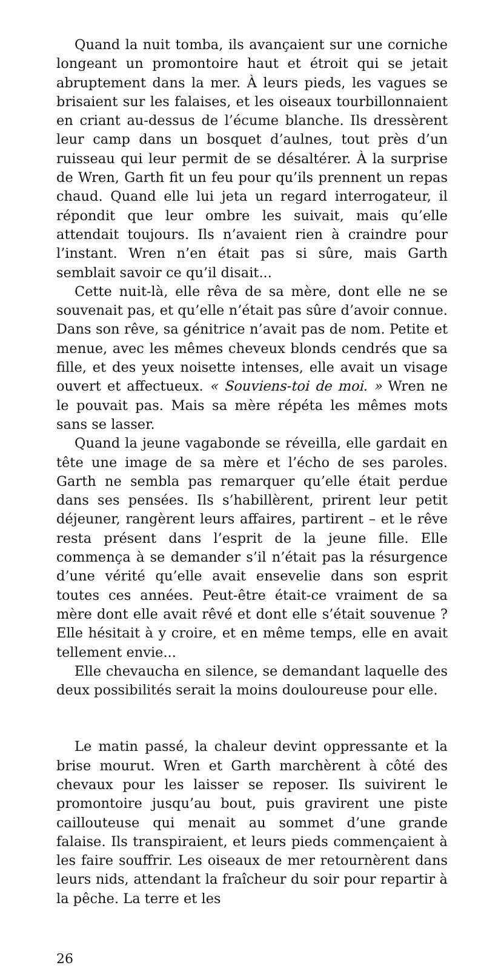Quand la nuit tomba, ils avançaient sur une corniche longeant un promontoire haut et étroit qui se jetait abruptement dans la mer. À leurs pieds, les vagues se brisaient sur les falaises, et les oiseaux tourbillonnaient en criant au-dessus de l’écume blanche. Ils dressèrent leur camp dans un bosquet d’aulnes, tout près d’un ruisseau qui leur permit de se désaltérer. À la surprise de Wren, Garth fit un feu pour qu’ils prennent un repas chaud. Quand elle lui jeta un regard interrogateur, il répondit que leur ombre les suivait, mais qu’elle attendait toujours. Ils n’avaient rien à craindre pour l’instant. Wren n’en était pas si sûre, mais Garth semblait savoir ce qu’il disait...
Cette nuit-là, elle rêva de sa mère, dont elle ne se souvenait pas, et qu’elle n’était pas sûre d’avoir connue. Dans son rêve, sa génitrice n’avait pas de nom. Petite et menue, avec les mêmes cheveux blonds cendrés que sa fille, et des yeux noisette intenses, elle avait un visage ouvert et affectueux. « Souviens-toi de moi. » Wren ne le pouvait pas. Mais sa mère répéta les mêmes mots sans se lasser.
Quand la jeune vagabonde se réveilla, elle gardait en tête une image de sa mère et l’écho de ses paroles. Garth ne sembla pas remarquer qu’elle était perdue dans ses pensées. Ils s’habillèrent, prirent leur petit déjeuner, rangèrent leurs affaires, partirent – et le rêve resta présent dans l’esprit de la jeune fille. Elle commença à se demander s’il n’était pas la résurgence d’une vérité qu’elle avait ensevelie dans son esprit toutes ces années. Peut-être était-ce vraiment de sa mère dont elle avait rêvé et dont elle s’était souvenue ? Elle hésitait à y croire, et en même temps, elle en avait tellement envie...
Elle chevaucha en silence, se demandant laquelle des deux possibilités serait la moins douloureuse pour elle.
Le matin passé, la chaleur devint oppressante et la brise mourut. Wren et Garth marchèrent à côté des chevaux pour les laisser se reposer. Ils suivirent le promontoire jusqu’au bout, puis gravirent une piste caillouteuse qui menait au sommet d’une grande falaise. Ils transpiraient, et leurs pieds commençaient à les faire souffrir. Les oiseaux de mer retournèrent dans leurs nids, attendant la fraîcheur du soir pour repartir à la pêche. La terre et les
26